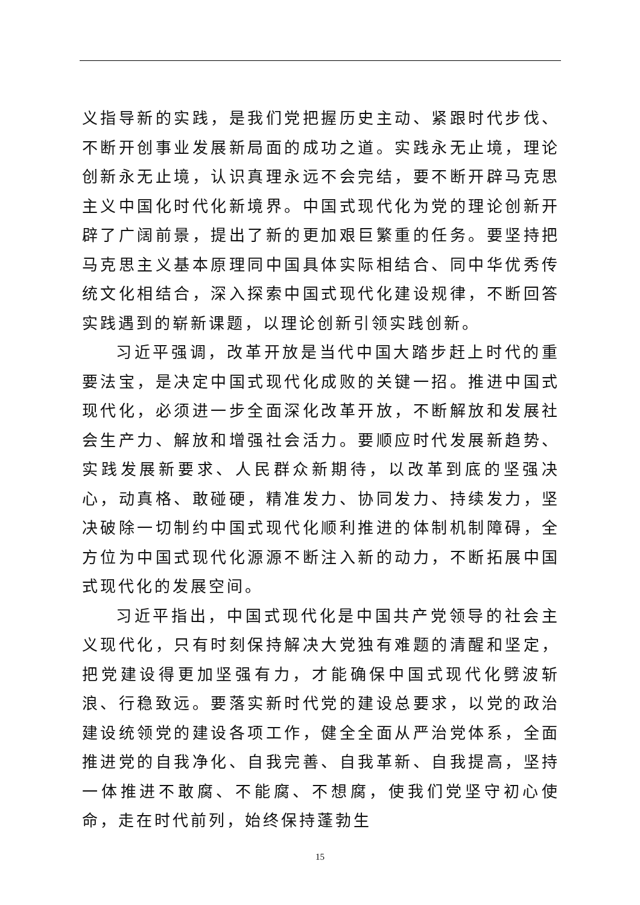义指导新的实践，是我们党把握历史主动、紧跟时代步伐、不断开创事业发展新局面的成功之道。实践永无止境，理论创新永无止境，认识真理永远不会完结，要不断开辟马克思主义中国化时代化新境界。中国式现代化为党的理论创新开辟了广阔前景，提出了新的更加艰巨繁重的任务。要坚持把马克思主义基本原理同中国具体实际相结合、同中华优秀传统文化相结合，深入探索中国式现代化建设规律，不断回答实践遇到的崭新课题，以理论创新引领实践创新。
习近平强调，改革开放是当代中国大踏步赶上时代的重要法宝，是决定中国式现代化成败的关键一招。推进中国式现代化，必须进一步全面深化改革开放，不断解放和发展社会生产力、解放和增强社会活力。要顺应时代发展新趋势、实践发展新要求、人民群众新期待，以改革到底的坚强决心，动真格、敢碰硬，精准发力、协同发力、持续发力，坚决破除一切制约中国式现代化顺利推进的体制机制障碍，全方位为中国式现代化源源不断注入新的动力，不断拓展中国式现代化的发展空间。
习近平指出，中国式现代化是中国共产党领导的社会主义现代化，只有时刻保持解决大党独有难题的清醒和坚定，把党建设得更加坚强有力，才能确保中国式现代化劈波斩浪、行稳致远。要落实新时代党的建设总要求，以党的政治建设统领党的建设各项工作，健全全面从严治党体系，全面推进党的自我净化、自我完善、自我革新、自我提高，坚持一体推进不敢腐、不能腐、不想腐，使我们党坚守初心使命，走在时代前列，始终保持蓬勃生
15